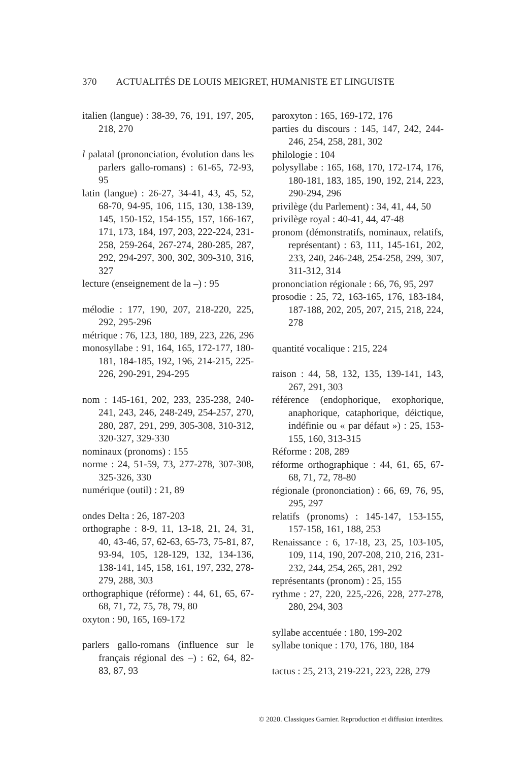370 ACTUALITÉS DE LOUIS MEIGRET, HUMANISTE ET LINGUISTE
italien (langue) : 38-39, 76, 191, 197, 205, 218, 270
l palatal (prononciation, évolution dans les parlers gallo-romans) : 61-65, 72-93, 95
latin (langue) : 26-27, 34-41, 43, 45, 52, 68-70, 94-95, 106, 115, 130, 138-139, 145, 150-152, 154-155, 157, 166-167, 171, 173, 184, 197, 203, 222-224, 231-258, 259-264, 267-274, 280-285, 287, 292, 294-297, 300, 302, 309-310, 316, 327
lecture (enseignement de la –) : 95
mélodie : 177, 190, 207, 218-220, 225, 292, 295-296
métrique : 76, 123, 180, 189, 223, 226, 296
monosyllabe : 91, 164, 165, 172-177, 180-181, 184-185, 192, 196, 214-215, 225-226, 290-291, 294-295
nom : 145-161, 202, 233, 235-238, 240-241, 243, 246, 248-249, 254-257, 270, 280, 287, 291, 299, 305-308, 310-312, 320-327, 329-330
nominaux (pronoms) : 155
norme : 24, 51-59, 73, 277-278, 307-308, 325-326, 330
numérique (outil) : 21, 89
ondes Delta : 26, 187-203
orthographe : 8-9, 11, 13-18, 21, 24, 31, 40, 43-46, 57, 62-63, 65-73, 75-81, 87, 93-94, 105, 128-129, 132, 134-136, 138-141, 145, 158, 161, 197, 232, 278-279, 288, 303
orthographique (réforme) : 44, 61, 65, 67-68, 71, 72, 75, 78, 79, 80
oxyton : 90, 165, 169-172
parlers gallo-romans (influence sur le français régional des –) : 62, 64, 82-83, 87, 93
paroxyton : 165, 169-172, 176
parties du discours : 145, 147, 242, 244-246, 254, 258, 281, 302
philologie : 104
polysyllabe : 165, 168, 170, 172-174, 176, 180-181, 183, 185, 190, 192, 214, 223, 290-294, 296
privilège (du Parlement) : 34, 41, 44, 50
privilège royal : 40-41, 44, 47-48
pronom (démonstratifs, nominaux, relatifs, représentant) : 63, 111, 145-161, 202, 233, 240, 246-248, 254-258, 299, 307, 311-312, 314
prononciation régionale : 66, 76, 95, 297
prosodie : 25, 72, 163-165, 176, 183-184, 187-188, 202, 205, 207, 215, 218, 224, 278
quantité vocalique : 215, 224
raison : 44, 58, 132, 135, 139-141, 143, 267, 291, 303
référence (endophorique, exophorique, anaphorique, cataphorique, déictique, indéfinie ou « par défaut ») : 25, 153-155, 160, 313-315
Réforme : 208, 289
réforme orthographique : 44, 61, 65, 67-68, 71, 72, 78-80
régionale (prononciation) : 66, 69, 76, 95, 295, 297
relatifs (pronoms) : 145-147, 153-155, 157-158, 161, 188, 253
Renaissance : 6, 17-18, 23, 25, 103-105, 109, 114, 190, 207-208, 210, 216, 231-232, 244, 254, 265, 281, 292
représentants (pronom) : 25, 155
rythme : 27, 220, 225,-226, 228, 277-278, 280, 294, 303
syllabe accentuée : 180, 199-202
syllabe tonique : 170, 176, 180, 184
tactus : 25, 213, 219-221, 223, 228, 279
© 2020. Classiques Garnier. Reproduction et diffusion interdites.